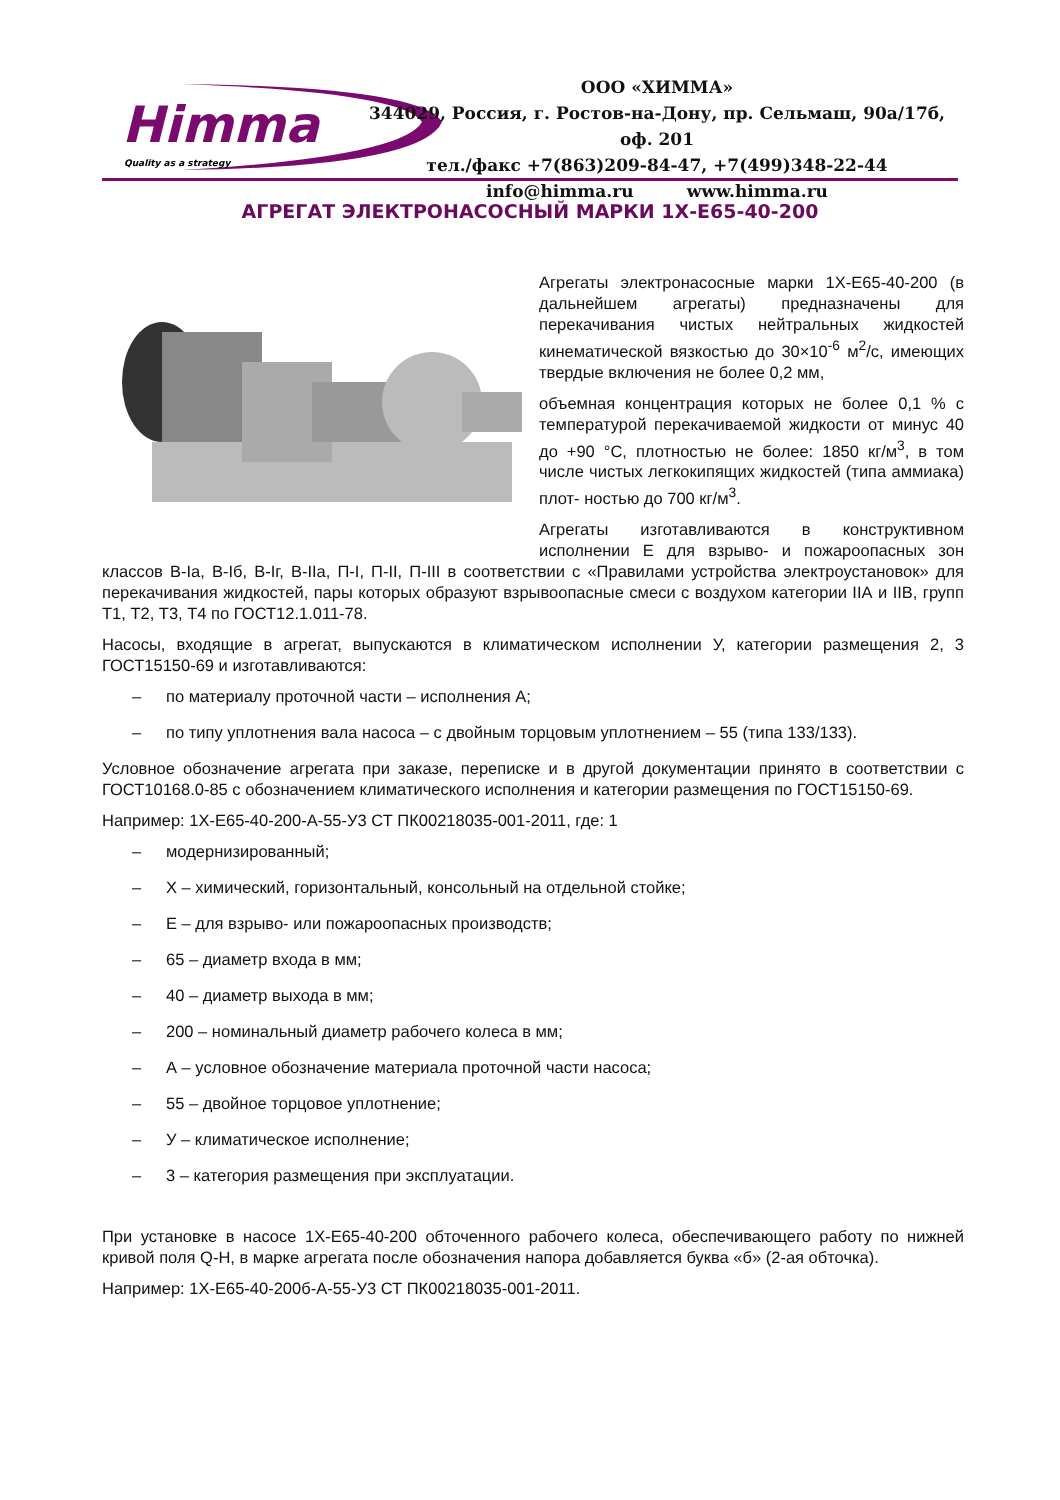Himma
Quality as a strategy
ООО «ХИММА»
344029, Россия, г. Ростов-на-Дону, пр. Сельмаш, 90а/17б, оф. 201
тел./факс +7(863)209-84-47, +7(499)348-22-44
info@himma.ru www.himma.ru
АГРЕГАТ ЭЛЕКТРОНАСОСНЫЙ МАРКИ 1Х-Е65-40-200
Агрегаты электронасосные марки 1Х-Е65-40-200 (в дальнейшем агрегаты) предназначены для перекачивания чистых нейтральных жидкостей кинематической вязкостью до 30×10<sup>-6</sup> м<sup>2</sup>/с, имеющих твердые включения не более 0,2 мм,
объемная концентрация которых не более 0,1 % с температурой перекачиваемой жидкости от минус 40 до +90 °С, плотностью не более: 1850 кг/м<sup>3</sup>, в том числе чистых легкокипящих жидкостей (типа аммиака) плот- ностью до 700 кг/м<sup>3</sup>.
Агрегаты изготавливаются в конструктивном исполнении Е для взрыво- и пожароопасных зон классов В-Iа, В-Iб, В-Iг, В-IIа, П-I, П-II, П-III в соответствии с «Правилами устройства электроустановок» для перекачивания жидкостей, пары которых образуют взрывоопасные смеси с воздухом категории IIА и IIВ, групп Т1, Т2, Т3, Т4 по ГОСТ12.1.011-78.
Насосы, входящие в агрегат, выпускаются в климатическом исполнении У, категории размещения 2, 3 ГОСТ15150-69 и изготавливаются:
– по материалу проточной части – исполнения А;
– по типу уплотнения вала насоса – с двойным торцовым уплотнением – 55 (типа 133/133).
Условное обозначение агрегата при заказе, переписке и в другой документации принято в соответствии с ГОСТ10168.0-85 с обозначением климатического исполнения и категории размещения по ГОСТ15150-69.
Например: 1Х-Е65-40-200-А-55-У3 СТ ПК00218035-001-2011, где: 1
– модернизированный;
– Х – химический, горизонтальный, консольный на отдельной стойке;
– Е – для взрыво- или пожароопасных производств;
– 65 – диаметр входа в мм;
– 40 – диаметр выхода в мм;
– 200 – номинальный диаметр рабочего колеса в мм;
– А – условное обозначение материала проточной части насоса;
– 55 – двойное торцовое уплотнение;
– У – климатическое исполнение;
– 3 – категория размещения при эксплуатации.
При установке в насосе 1Х-Е65-40-200 обточенного рабочего колеса, обеспечивающего работу по нижней кривой поля Q-H, в марке агрегата после обозначения напора добавляется буква «б» (2-ая обточка).
Например: 1Х-Е65-40-200б-А-55-У3 СТ ПК00218035-001-2011.